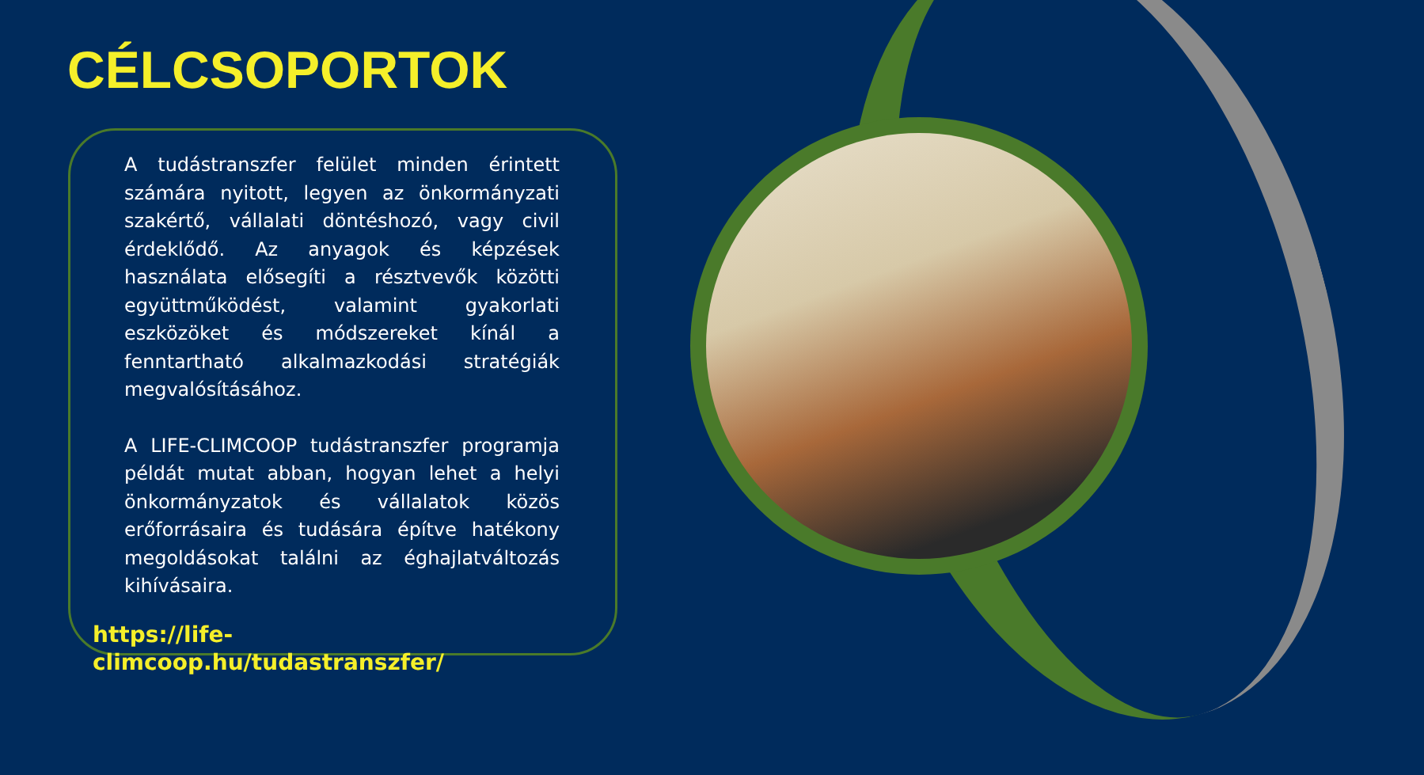CÉLCSOPORTOK
A tudástranszfer felület minden érintett számára nyitott, legyen az önkormányzati szakértő, vállalati döntéshozó, vagy civil érdeklődő. Az anyagok és képzések használata elősegíti a résztvevők közötti együttműködést, valamint gyakorlati eszközöket és módszereket kínál a fenntartható alkalmazkodási stratégiák megvalósításához.
A LIFE-CLIMCOOP tudástranszfer programja példát mutat abban, hogyan lehet a helyi önkormányzatok és vállalatok közös erőforrásaira és tudására építve hatékony megoldásokat találni az éghajlatváltozás kihívásaira.
https://life-climcoop.hu/tudastranszfer/